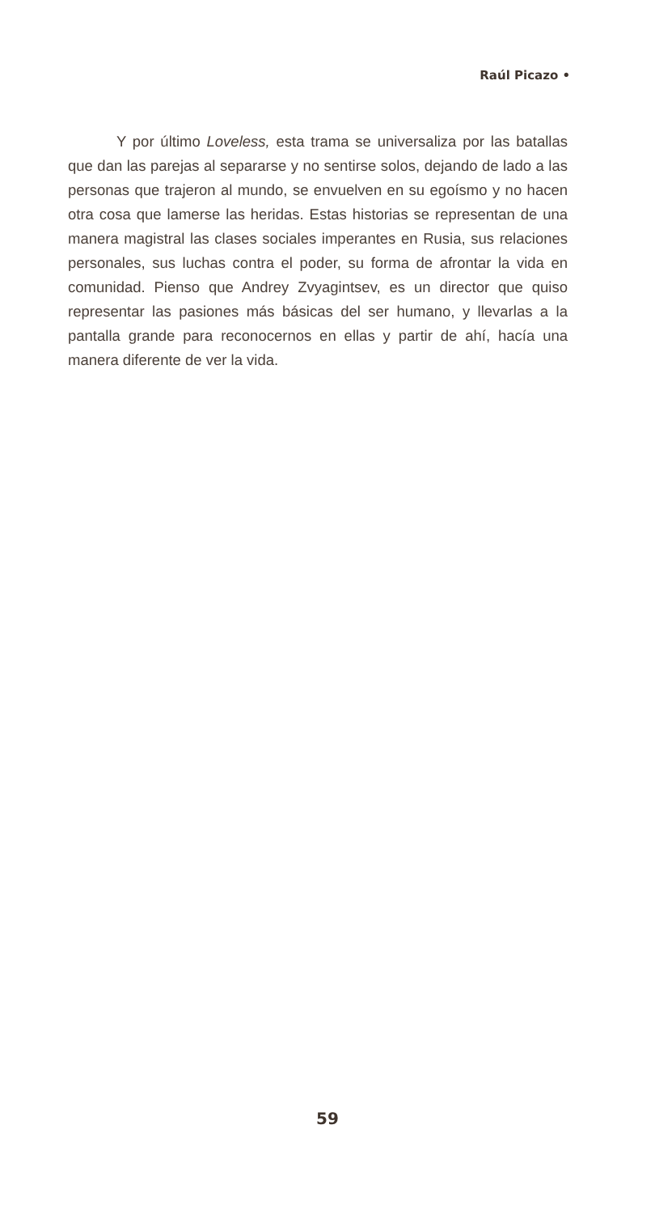Raúl Picazo •
Y por último Loveless, esta trama se universaliza por las batallas que dan las parejas al separarse y no sentirse solos, dejando de lado a las personas que trajeron al mundo, se envuel­ven en su egoísmo y no hacen otra cosa que lamerse las heridas. Estas historias se representan de una manera magistral las cla­ses sociales imperantes en Rusia, sus relaciones personales, sus luchas contra el poder, su forma de afrontar la vida en comuni­dad. Pienso que Andrey Zvyagintsev, es un director que quiso representar las pasiones más básicas del ser humano, y llevar­las a la pantalla grande para reconocernos en ellas y partir de ahí, hacía una manera diferente de ver la vida.
59